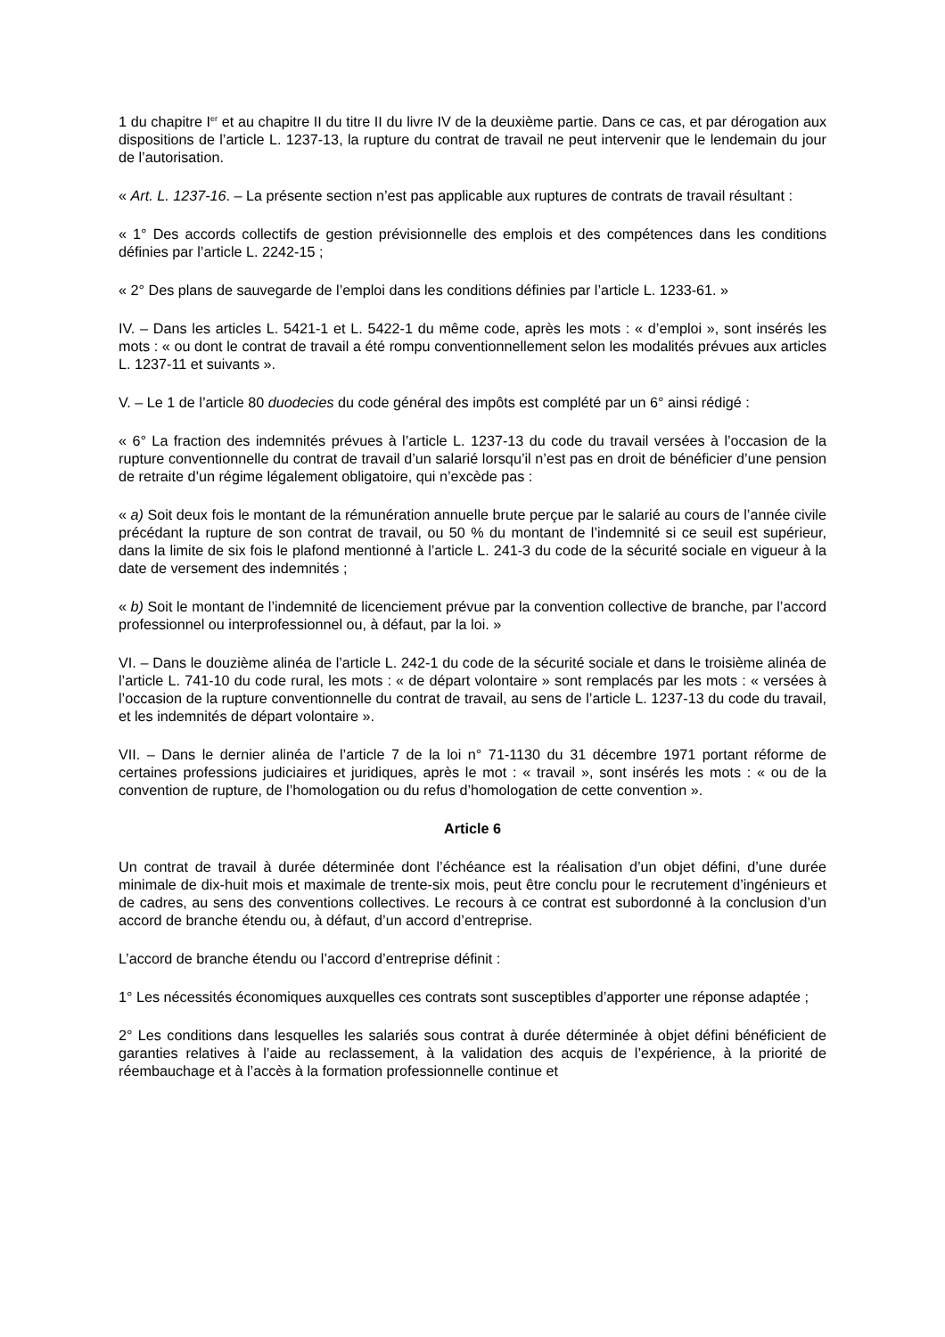1 du chapitre I<sup>er</sup> et au chapitre II du titre II du livre IV de la deuxième partie. Dans ce cas, et par dérogation aux dispositions de l’article L. 1237-13, la rupture du contrat de travail ne peut intervenir que le lendemain du jour de l’autorisation.
« Art. L. 1237-16. – La présente section n’est pas applicable aux ruptures de contrats de travail résultant :
« 1° Des accords collectifs de gestion prévisionnelle des emplois et des compétences dans les conditions définies par l’article L. 2242-15 ;
« 2° Des plans de sauvegarde de l’emploi dans les conditions définies par l’article L. 1233-61. »
IV. – Dans les articles L. 5421-1 et L. 5422-1 du même code, après les mots : « d’emploi », sont insérés les mots : « ou dont le contrat de travail a été rompu conventionnellement selon les modalités prévues aux articles L. 1237-11 et suivants ».
V. – Le 1 de l’article 80 duodecies du code général des impôts est complété par un 6° ainsi rédigé :
« 6° La fraction des indemnités prévues à l’article L. 1237-13 du code du travail versées à l’occasion de la rupture conventionnelle du contrat de travail d’un salarié lorsqu’il n’est pas en droit de bénéficier d’une pension de retraite d’un régime légalement obligatoire, qui n’excède pas :
« a) Soit deux fois le montant de la rémunération annuelle brute perçue par le salarié au cours de l’année civile précédant la rupture de son contrat de travail, ou 50 % du montant de l’indemnité si ce seuil est supérieur, dans la limite de six fois le plafond mentionné à l’article L. 241-3 du code de la sécurité sociale en vigueur à la date de versement des indemnités ;
« b) Soit le montant de l’indemnité de licenciement prévue par la convention collective de branche, par l’accord professionnel ou interprofessionnel ou, à défaut, par la loi. »
VI. – Dans le douzième alinéa de l’article L. 242-1 du code de la sécurité sociale et dans le troisième alinéa de l’article L. 741-10 du code rural, les mots : « de départ volontaire » sont remplacés par les mots : « versées à l’occasion de la rupture conventionnelle du contrat de travail, au sens de l’article L. 1237-13 du code du travail, et les indemnités de départ volontaire ».
VII. – Dans le dernier alinéa de l’article 7 de la loi n° 71-1130 du 31 décembre 1971 portant réforme de certaines professions judiciaires et juridiques, après le mot : « travail », sont insérés les mots : « ou de la convention de rupture, de l’homologation ou du refus d’homologation de cette convention ».
Article 6
Un contrat de travail à durée déterminée dont l’échéance est la réalisation d’un objet défini, d’une durée minimale de dix-huit mois et maximale de trente-six mois, peut être conclu pour le recrutement d’ingénieurs et de cadres, au sens des conventions collectives. Le recours à ce contrat est subordonné à la conclusion d’un accord de branche étendu ou, à défaut, d’un accord d’entreprise.
L’accord de branche étendu ou l’accord d’entreprise définit :
1° Les nécessités économiques auxquelles ces contrats sont susceptibles d’apporter une réponse adaptée ;
2° Les conditions dans lesquelles les salariés sous contrat à durée déterminée à objet défini bénéficient de garanties relatives à l’aide au reclassement, à la validation des acquis de l’expérience, à la priorité de réembauchage et à l’accès à la formation professionnelle continue et